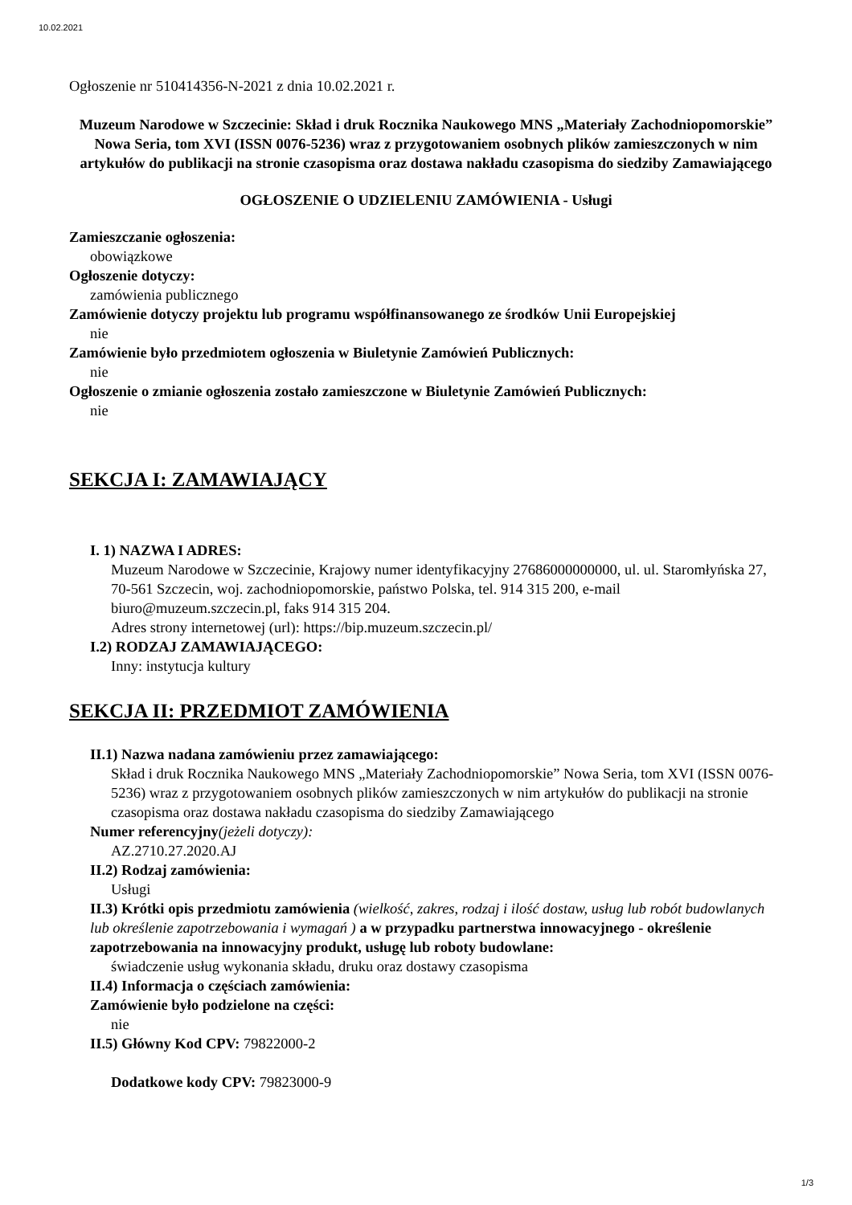10.02.2021
Ogłoszenie nr 510414356-N-2021 z dnia 10.02.2021 r.
Muzeum Narodowe w Szczecinie: Skład i druk Rocznika Naukowego MNS „Materiały Zachodniopomorskie” Nowa Seria, tom XVI (ISSN 0076-5236) wraz z przygotowaniem osobnych plików zamieszczonych w nim artykułów do publikacji na stronie czasopisma oraz dostawa nakładu czasopisma do siedziby Zamawiającego
OGŁOSZENIE O UDZIELENIU ZAMÓWIENIA - Usługi
Zamieszczanie ogłoszenia:
obowiązkowe
Ogłoszenie dotyczy:
zamówienia publicznego
Zamówienie dotyczy projektu lub programu współfinansowanego ze środków Unii Europejskiej
nie
Zamówienie było przedmiotem ogłoszenia w Biuletynie Zamówień Publicznych:
nie
Ogłoszenie o zmianie ogłoszenia zostało zamieszczone w Biuletynie Zamówień Publicznych:
nie
SEKCJA I: ZAMAWIAJĄCY
I. 1) NAZWA I ADRES:
Muzeum Narodowe w Szczecinie, Krajowy numer identyfikacyjny 27686000000000, ul. ul. Staromłyńska 27, 70-561 Szczecin, woj. zachodniopomorskie, państwo Polska, tel. 914 315 200, e-mail biuro@muzeum.szczecin.pl, faks 914 315 204.
Adres strony internetowej (url): https://bip.muzeum.szczecin.pl/
I.2) RODZAJ ZAMAWIAJĄCEGO:
Inny: instytucja kultury
SEKCJA II: PRZEDMIOT ZAMÓWIENIA
II.1) Nazwa nadana zamówieniu przez zamawiającego:
Skład i druk Rocznika Naukowego MNS „Materiały Zachodniopomorskie” Nowa Seria, tom XVI (ISSN 0076-5236) wraz z przygotowaniem osobnych plików zamieszczonych w nim artykułów do publikacji na stronie czasopisma oraz dostawa nakładu czasopisma do siedziby Zamawiającego
Numer referencyjny(jeżeli dotyczy):
AZ.2710.27.2020.AJ
II.2) Rodzaj zamówienia:
Usługi
II.3) Krótki opis przedmiotu zamówienia (wielkość, zakres, rodzaj i ilość dostaw, usług lub robót budowlanych lub określenie zapotrzebowania i wymagań ) a w przypadku partnerstwa innowacyjnego - określenie zapotrzebowania na innowacyjny produkt, usługę lub roboty budowlane:
świadczenie usług wykonania składu, druku oraz dostawy czasopisma
II.4) Informacja o częściach zamówienia:
Zamówienie było podzielone na części:
nie
II.5) Główny Kod CPV: 79822000-2
Dodatkowe kody CPV: 79823000-9
1/3